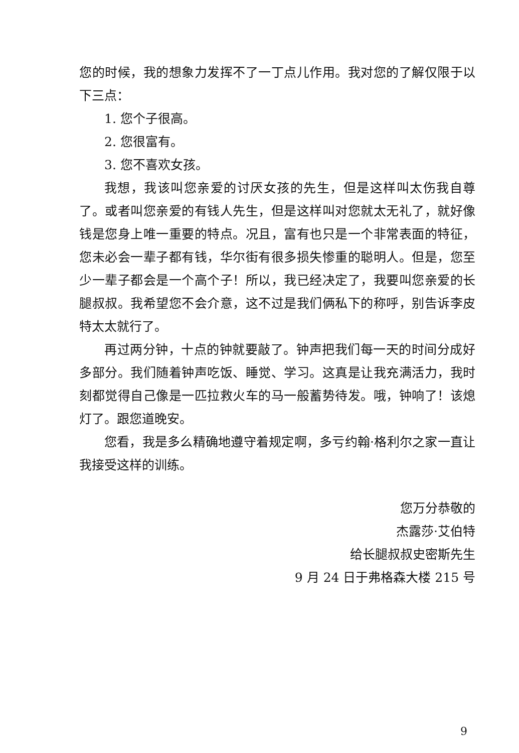您的时候，我的想象力发挥不了一丁点儿作用。我对您的了解仅限于以下三点：
1. 您个子很高。
2. 您很富有。
3. 您不喜欢女孩。
我想，我该叫您亲爱的讨厌女孩的先生，但是这样叫太伤我自尊了。或者叫您亲爱的有钱人先生，但是这样叫对您就太无礼了，就好像钱是您身上唯一重要的特点。况且，富有也只是一个非常表面的特征，您未必会一辈子都有钱，华尔街有很多损失惨重的聪明人。但是，您至少一辈子都会是一个高个子！所以，我已经决定了，我要叫您亲爱的长腿叔叔。我希望您不会介意，这不过是我们俩私下的称呼，别告诉李皮特太太就行了。
再过两分钟，十点的钟就要敲了。钟声把我们每一天的时间分成好多部分。我们随着钟声吃饭、睡觉、学习。这真是让我充满活力，我时刻都觉得自己像是一匹拉救火车的马一般蓄势待发。哦，钟响了！该熄灯了。跟您道晚安。
您看，我是多么精确地遵守着规定啊，多亏约翰·格利尔之家一直让我接受这样的训练。
您万分恭敬的
杰露莎·艾伯特
给长腿叔叔史密斯先生
9 月 24 日于弗格森大楼 215 号
9